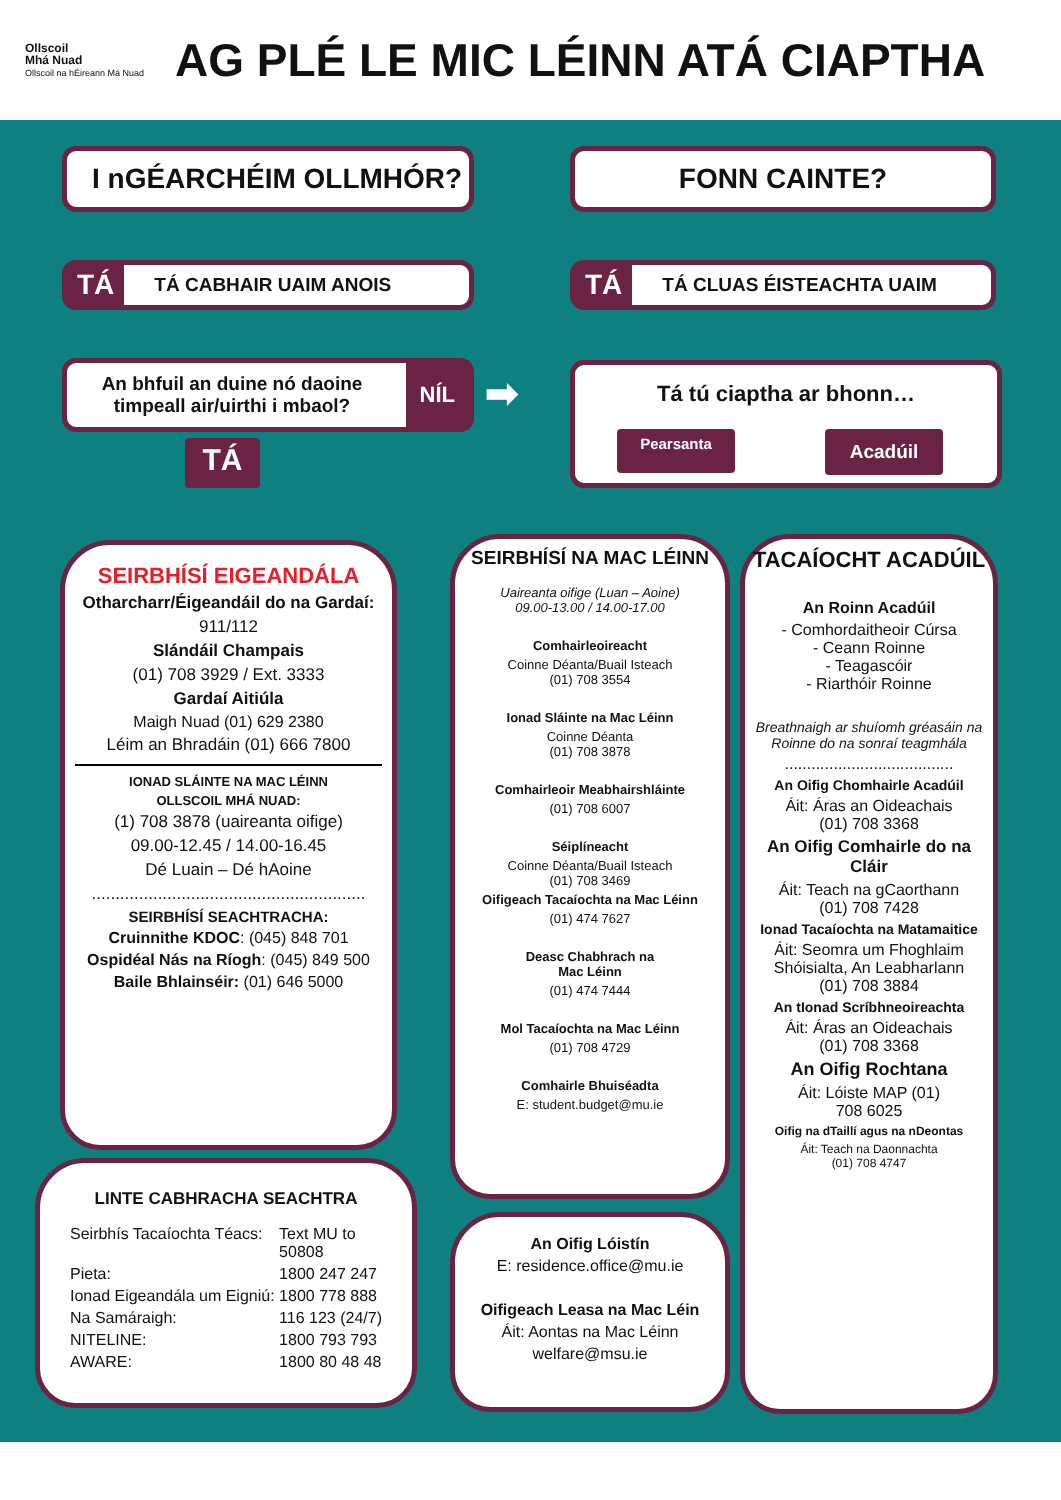Ollscoil
Mhá Nuad
Ollscoil na hÉireann Má Nuad
AG PLÉ LE MIC LÉINN ATÁ CIAPTHA
I nGÉARCHÉIM OLLMHÓR? FONN CAINTE?
TÁ TÁ CABHAIR UAIM ANOIS TÁ TÁ CLUAS ÉISTEACHTA UAIM
An bhfuil an duine nó daoine timpeall air/uirthi i mbaol?
NÍL
TÁ
➡
Tá tú ciaptha ar bhonn…
Pearsanta Acadúil
SEIRBHÍSÍ EIGEANDÁLA
Otharcharr/Éigeandáil do na Gardaí:
911/112
Slándáil Champais
(01) 708 3929 / Ext. 3333
Gardaí Aitiúla
Maigh Nuad (01) 629 2380
Léim an Bhradáin (01) 666 7800
IONAD SLÁINTE NA MAC LÉINN
OLLSCOIL MHÁ NUAD:
(1) 708 3878 (uaireanta oifige)
09.00-12.45 / 14.00-16.45
Dé Luain – Dé hAoine
..........................................................
SEIRBHÍSÍ SEACHTRACHA:
Cruinnithe KDOC: (045) 848 701
Ospidéal Nás na Ríogh: (045) 849 500
Baile Bhlainséir: (01) 646 5000
LINTE CABHRACHA SEACHTRA
Seirbhís Tacaíochta Téacs: Text MU to
50808 Pieta: 1800 247 247 Ionad Eigeandála um Eigniú: 1800 778 888 Na Samáraigh: 116 123 (24/7) NITELINE: 1800 793 793 AWARE: 1800 80 48 48
SEIRBHÍSÍ NA MAC LÉINN
Uaireanta oifige (Luan – Aoine)
09.00-13.00 / 14.00-17.00
Comhairleoireacht
Coinne Déanta/Buail Isteach
(01) 708 3554
Ionad Sláinte na Mac Léinn
Coinne Déanta
(01) 708 3878
Comhairleoir Meabhairshláinte
(01) 708 6007
Séiplíneacht
Coinne Déanta/Buail Isteach
(01) 708 3469
Oifigeach Tacaíochta na Mac Léinn
(01) 474 7627
Deasc Chabhrach na
Mac Léinn
(01) 474 7444
Mol Tacaíochta na Mac Léinn
(01) 708 4729
Comhairle Bhuiséadta
E: student.budget@mu.ie
An Oifig Lóistín
E: residence.office@mu.ie
Oifigeach Leasa na Mac Léin
Áit: Aontas na Mac Léinn
welfare@msu.ie
TACAÍOCHT ACADÚIL
An Roinn Acadúil
- Comhordaitheoir Cúrsa
- Ceann Roinne
- Teagascóir
- Riarthóir Roinne
Breathnaigh ar shuíomh gréasáin na Roinne do na sonraí teagmhála
......................................
An Oifig Chomhairle Acadúil
Áit: Áras an Oideachais
(01) 708 3368
An Oifig Comhairle do na Cláir
Áit: Teach na gCaorthann
(01) 708 7428
Ionad Tacaíochta na Matamaitice
Áit: Seomra um Fhoghlaim Shóisialta, An Leabharlann
(01) 708 3884
An tIonad Scríbhneoireachta
Áit: Áras an Oideachais
(01) 708 3368
An Oifig Rochtana
Áit: Lóiste MAP (01)
708 6025
Oifig na dTaillí agus na nDeontas
Áit: Teach na Daonnachta
(01) 708 4747